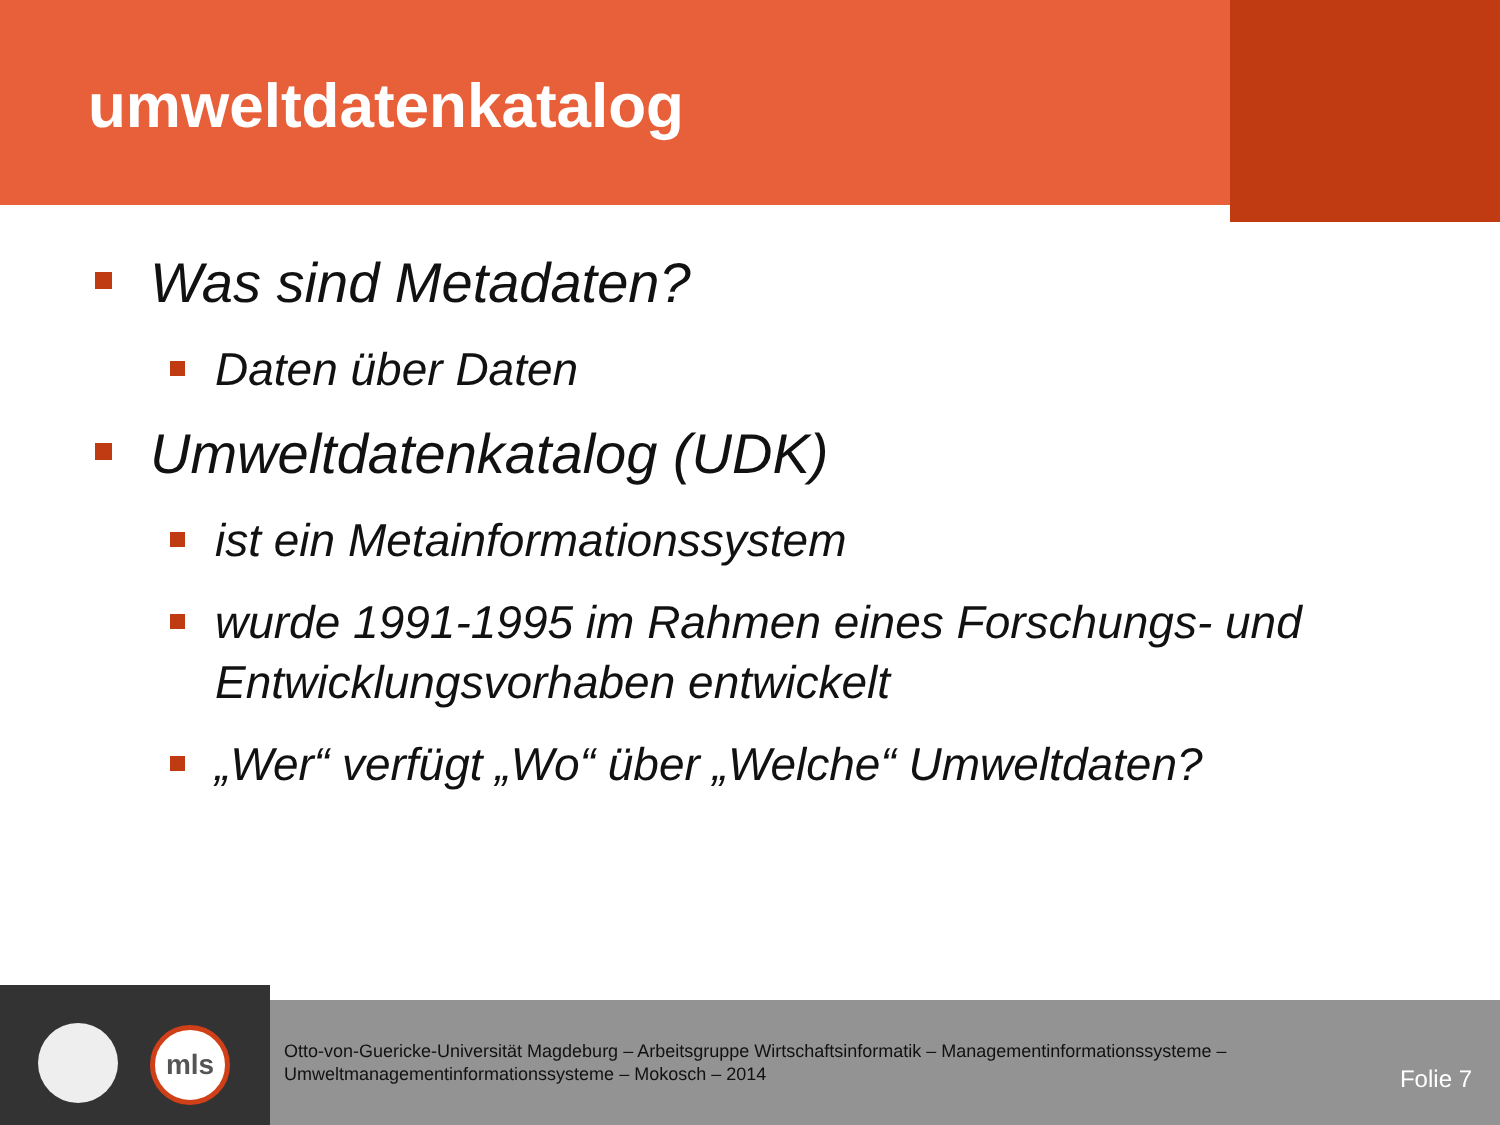umweltdatenkatalog
Was sind Metadaten?
Daten über Daten
Umweltdatenkatalog (UDK)
ist ein Metainformationssystem
wurde 1991-1995 im Rahmen eines Forschungs- und Entwicklungsvorhaben entwickelt
„Wer“ verfügt „Wo“ über „Welche“ Umweltdaten?
mls
Otto-von-Guericke-Universität Magdeburg – Arbeitsgruppe Wirtschaftsinformatik – Managementinformationssysteme –
Umweltmanagementinformationssysteme – Mokosch – 2014
Folie 7